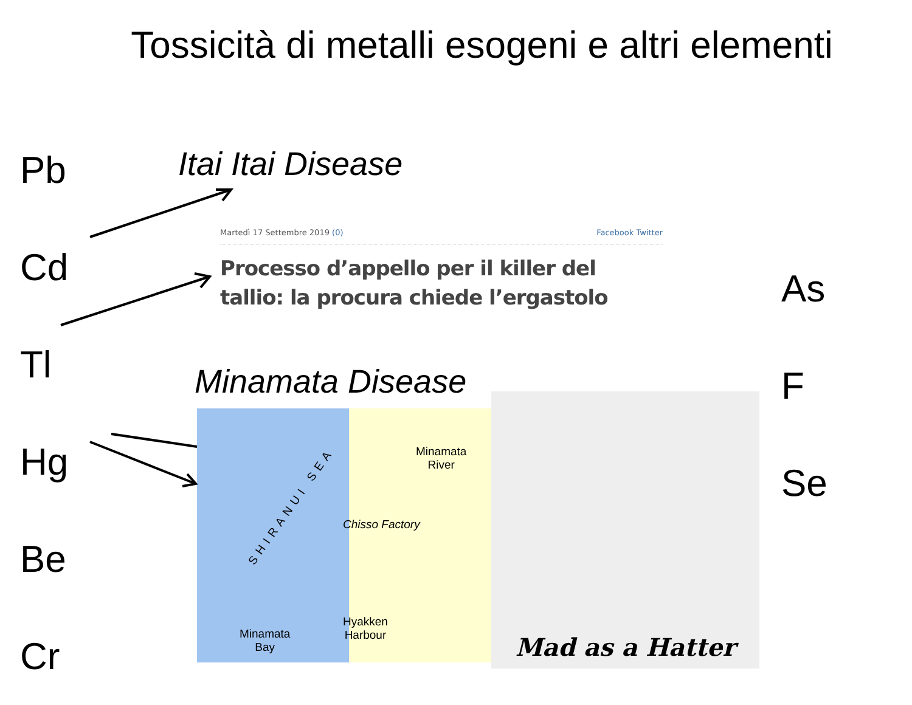Tossicità di metalli esogeni e altri elementi
Pb
Cd
Tl
Hg
Be
Cr
Itai Itai Disease
Martedì 17 Settembre 2019 (0) Facebook Twitter
Processo d’appello per il killer del tallio: la procura chiede l’ergastolo
As
F
Se
Minamata Disease
SHIRANUI SEA
Minamata
River
Chisso Factory
Hyakken
Harbour
Minamata
Bay
Mad as a Hatter